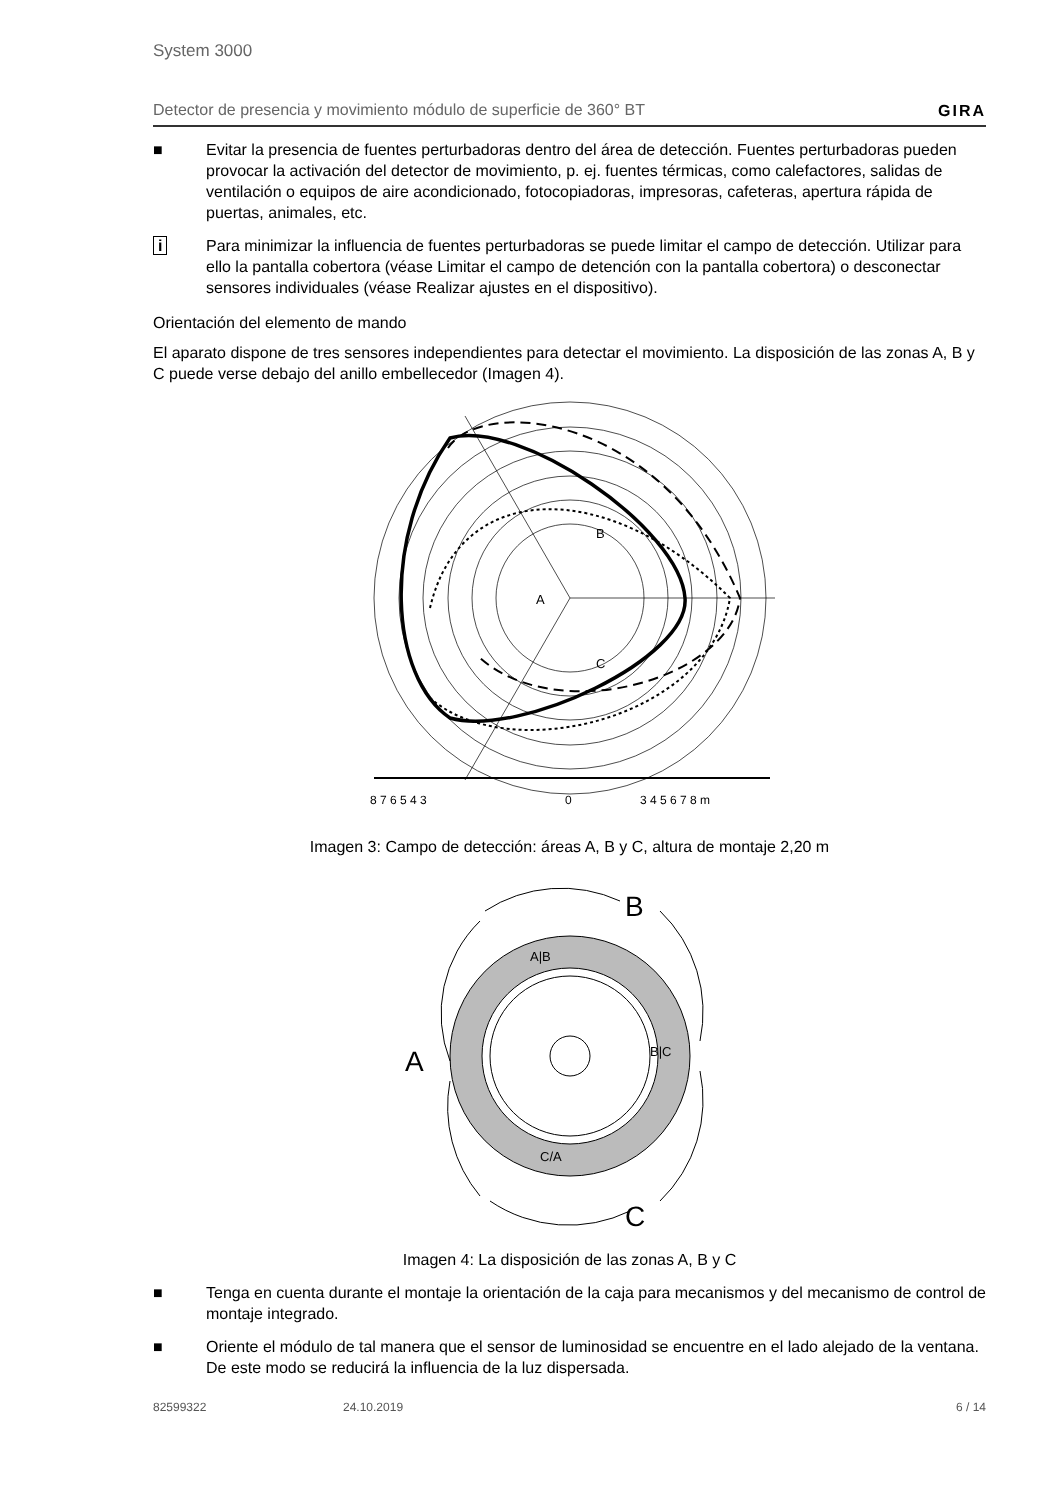System 3000
Detector de presencia y movimiento módulo de superficie de 360° BT GIRA
■ Evitar la presencia de fuentes perturbadoras dentro del área de detección. Fuentes perturbadoras pueden provocar la activación del detector de movimiento, p. ej. fuentes térmicas, como calefactores, salidas de ventilación o equipos de aire acondicionado, fotocopiadoras, impresoras, cafeteras, apertura rápida de puertas, animales, etc.
i Para minimizar la influencia de fuentes perturbadoras se puede limitar el campo de detección. Utilizar para ello la pantalla cobertora (véase Limitar el campo de detención con la pantalla cobertora) o desconectar sensores individuales (véase Realizar ajustes en el dispositivo).
Orientación del elemento de mando
El aparato dispone de tres sensores independientes para detectar el movimiento. La disposición de las zonas A, B y C puede verse debajo del anillo embellecedor (Imagen 4).
A
B
C
8 7 6 5 4 3
0
3 4 5 6 7 8 m
Imagen 3: Campo de detección: áreas A, B y C, altura de montaje 2,20 m
A|B
B|C
C/A
B
A
C
Imagen 4: La disposición de las zonas A, B y C
■ Tenga en cuenta durante el montaje la orientación de la caja para mecanismos y del mecanismo de control de montaje integrado.
■ Oriente el módulo de tal manera que el sensor de luminosidad se encuentre en el lado alejado de la ventana. De este modo se reducirá la influencia de la luz dispersada.
82599322 24.10.2019 6 / 14